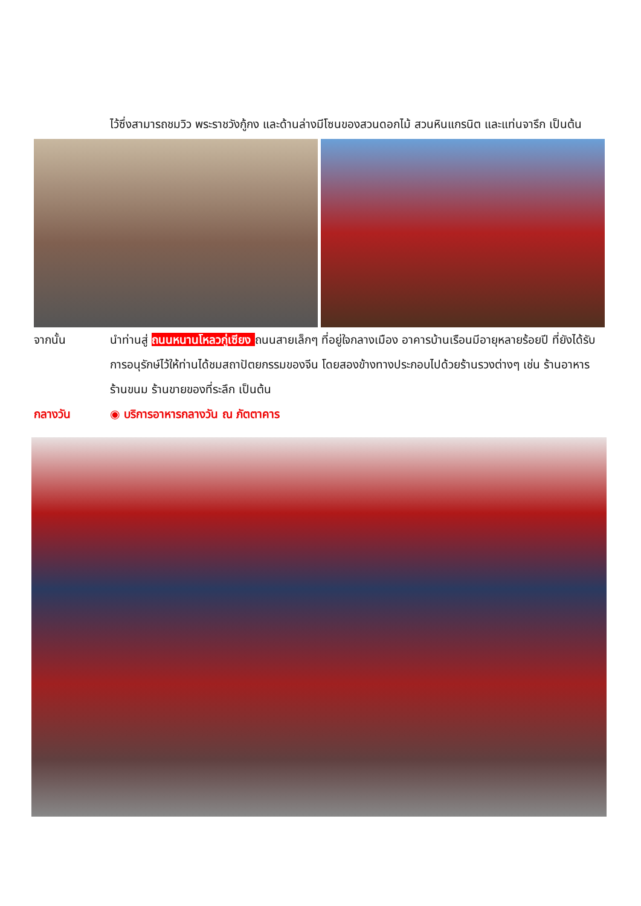ไว้ซึ่งสามารถชมวิว พระราชวังกู้กง และด้านล่างมีโซนของสวนดอกไม้ สวนหินแกรนิต และแท่นจารึก เป็นต้น
จากนั้น นำท่านสู่ ถนนหนานโหลวกู่เซียง ถนนสายเล็กๆ ที่อยู่ใจกลางเมือง อาคารบ้านเรือนมีอายุหลายร้อยปี ที่ยังได้รับการอนุรักษ์ไว้ให้ท่านได้ชมสถาปัตยกรรมของจีน โดยสองข้างทางประกอบไปด้วยร้านรวงต่างๆ เช่น ร้านอาหาร ร้านขนม ร้านขายของที่ระลึก เป็นต้น
กลางวัน ◉ บริการอาหารกลางวัน ณ ภัตตาคาร